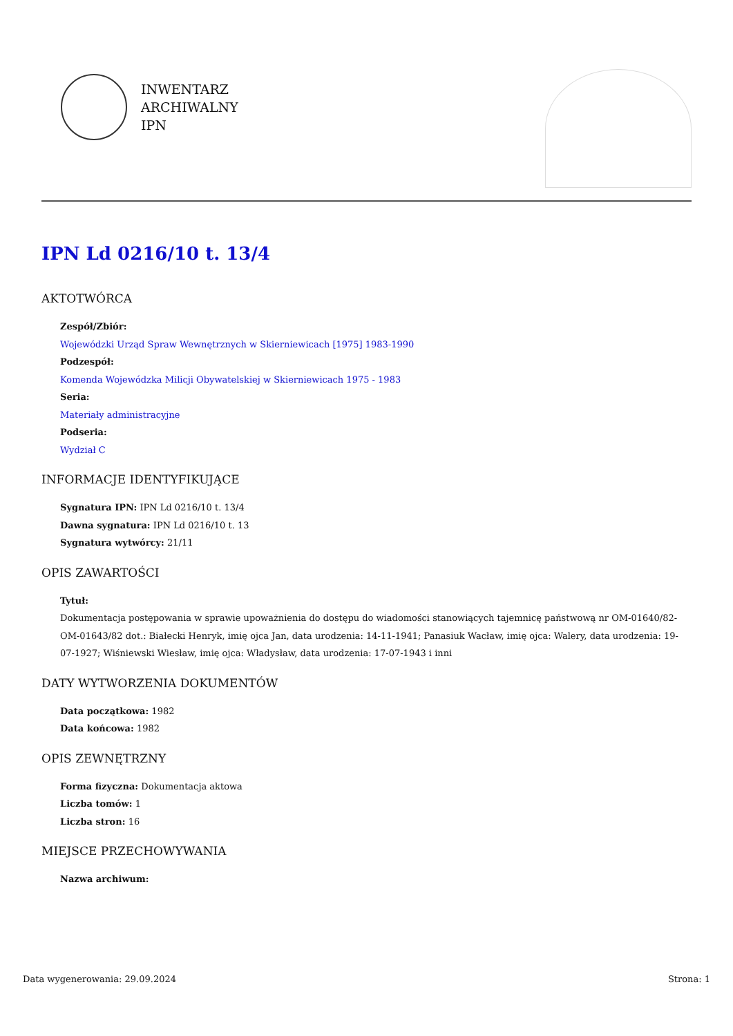INWENTARZ
ARCHIWALNY
IPN
IPN Ld 0216/10 t. 13/4
AKTOTWÓRCA
Zespół/Zbiór:
Wojewódzki Urząd Spraw Wewnętrznych w Skierniewicach [1975] 1983-1990
Podzespół:
Komenda Wojewódzka Milicji Obywatelskiej w Skierniewicach 1975 - 1983
Seria:
Materiały administracyjne
Podseria:
Wydział C
INFORMACJE IDENTYFIKUJĄCE
Sygnatura IPN: IPN Ld 0216/10 t. 13/4
Dawna sygnatura: IPN Ld 0216/10 t. 13
Sygnatura wytwórcy: 21/11
OPIS ZAWARTOŚCI
Tytuł:
Dokumentacja postępowania w sprawie upoważnienia do dostępu do wiadomości stanowiących tajemnicę państwową nr OM-01640/82-OM-01643/82 dot.: Białecki Henryk, imię ojca Jan, data urodzenia: 14-11-1941; Panasiuk Wacław, imię ojca: Walery, data urodzenia: 19-07-1927; Wiśniewski Wiesław, imię ojca: Władysław, data urodzenia: 17-07-1943 i inni
DATY WYTWORZENIA DOKUMENTÓW
Data początkowa: 1982
Data końcowa: 1982
OPIS ZEWNĘTRZNY
Forma fizyczna: Dokumentacja aktowa
Liczba tomów: 1
Liczba stron: 16
MIEJSCE PRZECHOWYWANIA
Nazwa archiwum:
Data wygenerowania: 29.09.2024 Strona: 1